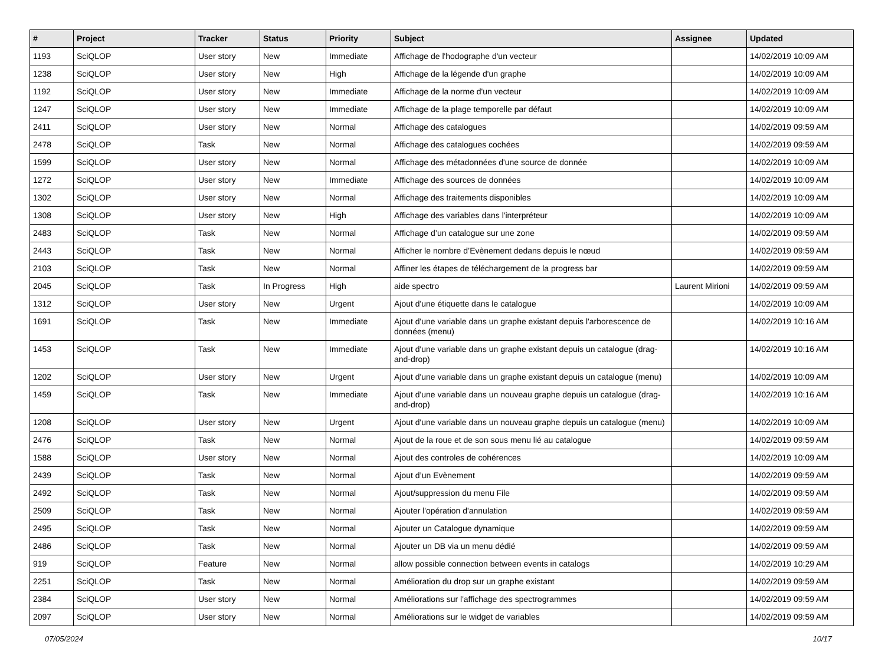| # | Project | Tracker | Status | Priority | Subject | Assignee | Updated |
| --- | --- | --- | --- | --- | --- | --- | --- |
| 1193 | SciQLOP | User story | New | Immediate | Affichage de l'hodographe d'un vecteur | | 14/02/2019 10:09 AM |
| 1238 | SciQLOP | User story | New | High | Affichage de la légende d'un graphe | | 14/02/2019 10:09 AM |
| 1192 | SciQLOP | User story | New | Immediate | Affichage de la norme d'un vecteur | | 14/02/2019 10:09 AM |
| 1247 | SciQLOP | User story | New | Immediate | Affichage de la plage temporelle par défaut | | 14/02/2019 10:09 AM |
| 2411 | SciQLOP | User story | New | Normal | Affichage des catalogues | | 14/02/2019 09:59 AM |
| 2478 | SciQLOP | Task | New | Normal | Affichage des catalogues cochées | | 14/02/2019 09:59 AM |
| 1599 | SciQLOP | User story | New | Normal | Affichage des métadonnées d'une source de donnée | | 14/02/2019 10:09 AM |
| 1272 | SciQLOP | User story | New | Immediate | Affichage des sources de données | | 14/02/2019 10:09 AM |
| 1302 | SciQLOP | User story | New | Normal | Affichage des traitements disponibles | | 14/02/2019 10:09 AM |
| 1308 | SciQLOP | User story | New | High | Affichage des variables dans l'interpréteur | | 14/02/2019 10:09 AM |
| 2483 | SciQLOP | Task | New | Normal | Affichage d’un catalogue sur une zone | | 14/02/2019 09:59 AM |
| 2443 | SciQLOP | Task | New | Normal | Afficher le nombre d’Evènement dedans depuis le nœud | | 14/02/2019 09:59 AM |
| 2103 | SciQLOP | Task | New | Normal | Affiner les étapes de téléchargement de la progress bar | | 14/02/2019 09:59 AM |
| 2045 | SciQLOP | Task | In Progress | High | aide spectro | Laurent Mirioni | 14/02/2019 09:59 AM |
| 1312 | SciQLOP | User story | New | Urgent | Ajout d'une étiquette dans le catalogue | | 14/02/2019 10:09 AM |
| 1691 | SciQLOP | Task | New | Immediate | Ajout d'une variable dans un graphe existant depuis l'arborescence de données (menu) | | 14/02/2019 10:16 AM |
| 1453 | SciQLOP | Task | New | Immediate | Ajout d'une variable dans un graphe existant depuis un catalogue (drag-and-drop) | | 14/02/2019 10:16 AM |
| 1202 | SciQLOP | User story | New | Urgent | Ajout d'une variable dans un graphe existant depuis un catalogue (menu) | | 14/02/2019 10:09 AM |
| 1459 | SciQLOP | Task | New | Immediate | Ajout d'une variable dans un nouveau graphe depuis un catalogue (drag-and-drop) | | 14/02/2019 10:16 AM |
| 1208 | SciQLOP | User story | New | Urgent | Ajout d'une variable dans un nouveau graphe depuis un catalogue (menu) | | 14/02/2019 10:09 AM |
| 2476 | SciQLOP | Task | New | Normal | Ajout de la roue et de son sous menu lié au catalogue | | 14/02/2019 09:59 AM |
| 1588 | SciQLOP | User story | New | Normal | Ajout des controles de cohérences | | 14/02/2019 10:09 AM |
| 2439 | SciQLOP | Task | New | Normal | Ajout d’un Evènement | | 14/02/2019 09:59 AM |
| 2492 | SciQLOP | Task | New | Normal | Ajout/suppression du menu File | | 14/02/2019 09:59 AM |
| 2509 | SciQLOP | Task | New | Normal | Ajouter l'opération d'annulation | | 14/02/2019 09:59 AM |
| 2495 | SciQLOP | Task | New | Normal | Ajouter un Catalogue dynamique | | 14/02/2019 09:59 AM |
| 2486 | SciQLOP | Task | New | Normal | Ajouter un DB via un menu dédié | | 14/02/2019 09:59 AM |
| 919 | SciQLOP | Feature | New | Normal | allow possible connection between events in catalogs | | 14/02/2019 10:29 AM |
| 2251 | SciQLOP | Task | New | Normal | Amélioration du drop sur un graphe existant | | 14/02/2019 09:59 AM |
| 2384 | SciQLOP | User story | New | Normal | Améliorations sur l'affichage des spectrogrammes | | 14/02/2019 09:59 AM |
| 2097 | SciQLOP | User story | New | Normal | Améliorations sur le widget de variables | | 14/02/2019 09:59 AM |
07/05/2024 10/17